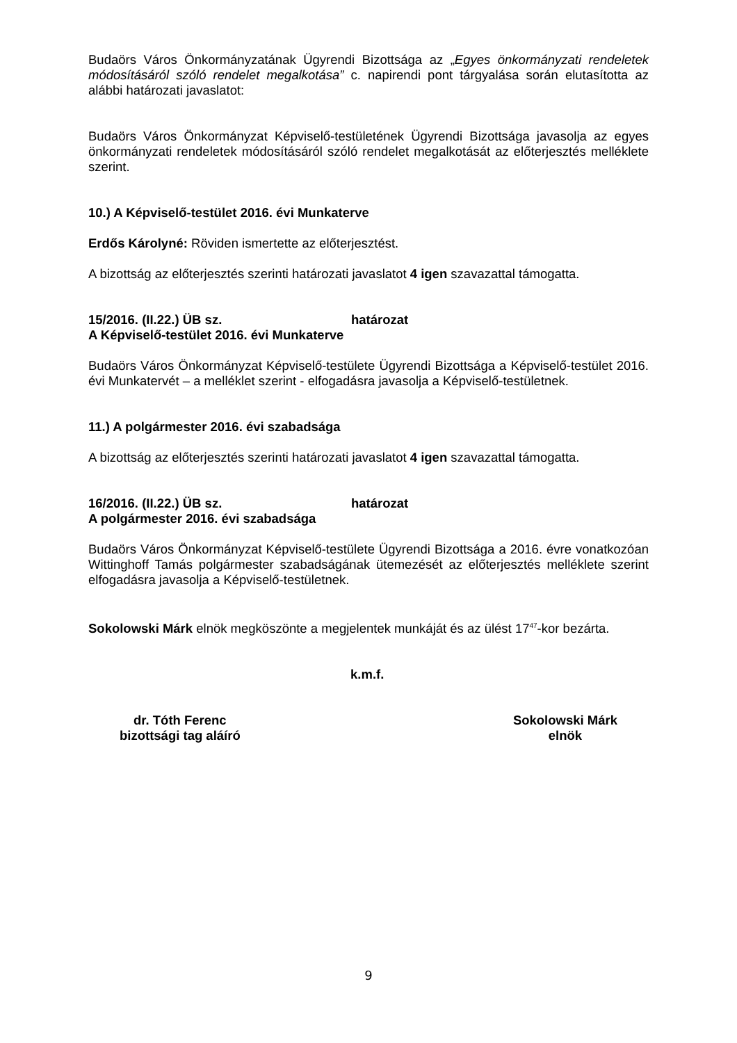Budaörs Város Önkormányzatának Ügyrendi Bizottsága az „Egyes önkormányzati rendeletek módosításáról szóló rendelet megalkotása” c. napirendi pont tárgyalása során elutasította az alábbi határozati javaslatot:
Budaörs Város Önkormányzat Képviselő-testületének Ügyrendi Bizottsága javasolja az egyes önkormányzati rendeletek módosításáról szóló rendelet megalkotását az előterjesztés melléklete szerint.
10.) A Képviselő-testület 2016. évi Munkaterve
Erdős Károlyné: Röviden ismertette az előterjesztést.
A bizottság az előterjesztés szerinti határozati javaslatot 4 igen szavazattal támogatta.
15/2016. (II.22.) ÜB sz. határozat
A Képviselő-testület 2016. évi Munkaterve
Budaörs Város Önkormányzat Képviselő-testülete Ügyrendi Bizottsága a Képviselő-testület 2016. évi Munkatervét – a melléklet szerint - elfogadásra javasolja a Képviselő-testületnek.
11.) A polgármester 2016. évi szabadsága
A bizottság az előterjesztés szerinti határozati javaslatot 4 igen szavazattal támogatta.
16/2016. (II.22.) ÜB sz. határozat
A polgármester 2016. évi szabadsága
Budaörs Város Önkormányzat Képviselő-testülete Ügyrendi Bizottsága a 2016. évre vonatkozóan Wittinghoff Tamás polgármester szabadságának ütemezését az előterjesztés melléklete szerint elfogadásra javasolja a Képviselő-testületnek.
Sokolowski Márk elnök megköszönte a megjelentek munkáját és az ülést 17<sup>47</sup>-kor bezárta.
k.m.f.
dr. Tóth Ferenc
bizottsági tag aláíró
Sokolowski Márk
elnök
9